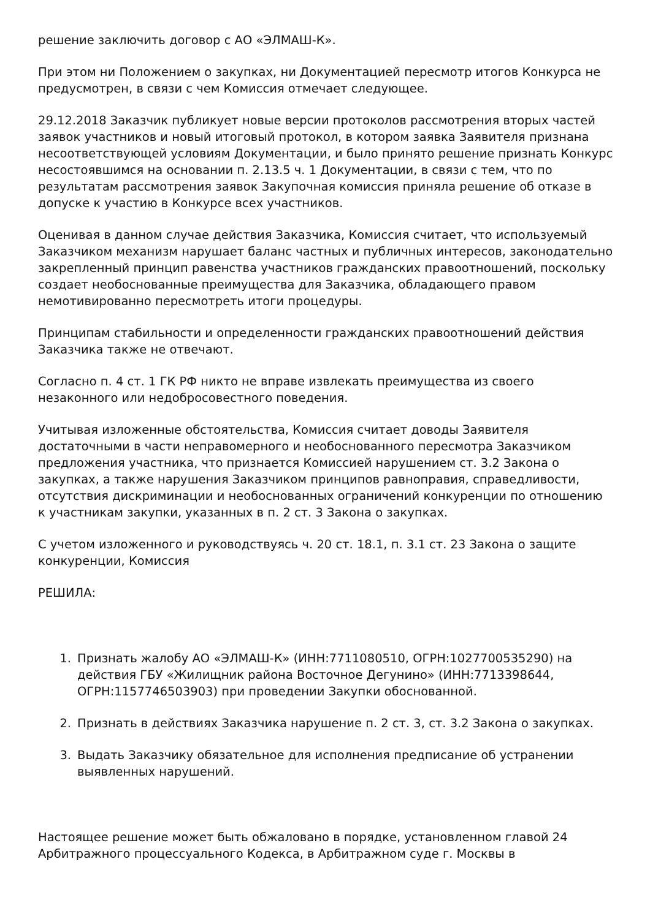решение заключить договор с АО «ЭЛМАШ-К».
При этом ни Положением о закупках, ни Документацией пересмотр итогов Конкурса не предусмотрен, в связи с чем Комиссия отмечает следующее.
29.12.2018 Заказчик публикует новые версии протоколов рассмотрения вторых частей заявок участников и новый итоговый протокол, в котором заявка Заявителя признана несоответствующей условиям Документации, и было принято решение признать Конкурс несостоявшимся на основании п. 2.13.5 ч. 1 Документации, в связи с тем, что по результатам рассмотрения заявок Закупочная комиссия приняла решение об отказе в допуске к участию в Конкурсе всех участников.
Оценивая в данном случае действия Заказчика, Комиссия считает, что используемый Заказчиком механизм нарушает баланс частных и публичных интересов, законодательно закрепленный принцип равенства участников гражданских правоотношений, поскольку создает необоснованные преимущества для Заказчика, обладающего правом немотивированно пересмотреть итоги процедуры.
Принципам стабильности и определенности гражданских правоотношений действия Заказчика также не отвечают.
Согласно п. 4 ст. 1 ГК РФ никто не вправе извлекать преимущества из своего незаконного или недобросовестного поведения.
Учитывая изложенные обстоятельства, Комиссия считает доводы Заявителя достаточными в части неправомерного и необоснованного пересмотра Заказчиком предложения участника, что признается Комиссией нарушением ст. 3.2 Закона о закупках, а также нарушения Заказчиком принципов равноправия, справедливости, отсутствия дискриминации и необоснованных ограничений конкуренции по отношению к участникам закупки, указанных в п. 2 ст. 3 Закона о закупках.
С учетом изложенного и руководствуясь ч. 20 ст. 18.1, п. 3.1 ст. 23 Закона о защите конкуренции, Комиссия
РЕШИЛА:
1. Признать жалобу АО «ЭЛМАШ-К» (ИНН:7711080510, ОГРН:1027700535290) на действия ГБУ «Жилищник района Восточное Дегунино» (ИНН:7713398644, ОГРН:1157746503903) при проведении Закупки обоснованной.
2. Признать в действиях Заказчика нарушение п. 2 ст. 3, ст. 3.2 Закона о закупках.
3. Выдать Заказчику обязательное для исполнения предписание об устранении выявленных нарушений.
Настоящее решение может быть обжаловано в порядке, установленном главой 24 Арбитражного процессуального Кодекса, в Арбитражном суде г. Москвы в